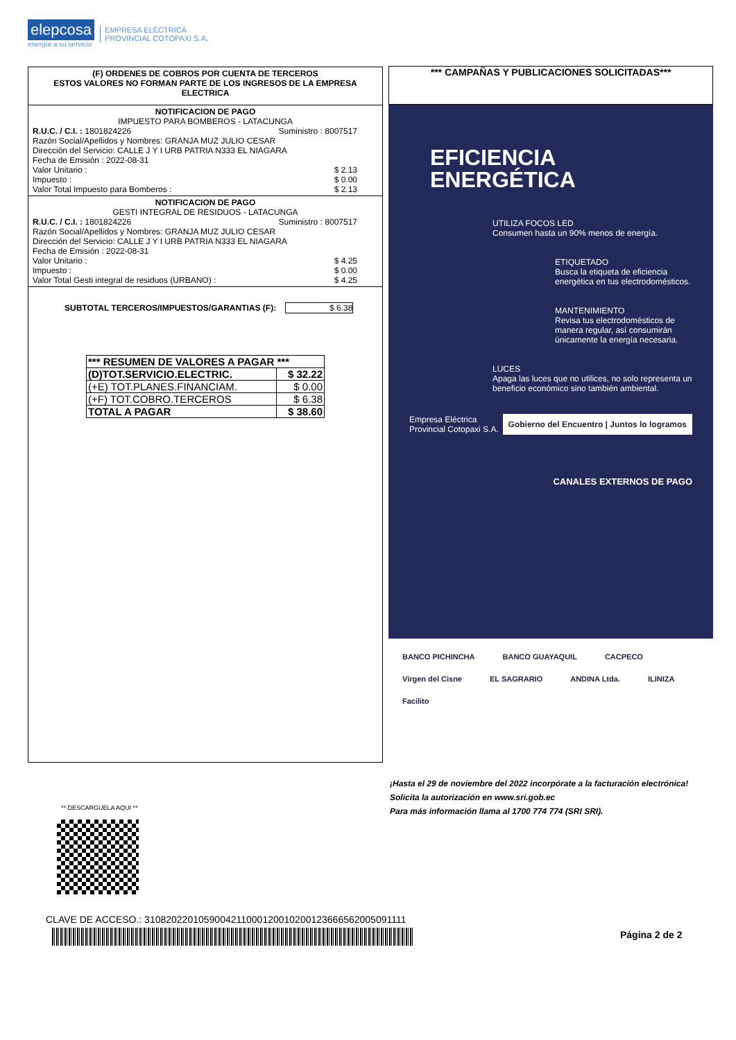elepcosa
energía a su servicio
EMPRESA ELÉCTRICA
PROVINCIAL COTOPAXI S.A.
(F) ORDENES DE COBROS POR CUENTA DE TERCEROS
ESTOS VALORES NO FORMAN PARTE DE LOS INGRESOS DE LA EMPRESA ELECTRICA
NOTIFICACION DE PAGO
IMPUESTO PARA BOMBEROS - LATACUNGA
R.U.C. / C.I. : 1801824226 Suministro : 8007517
Razón Social/Apellidos y Nombres: GRANJA MUZ JULIO CESAR
Dirección del Servicio: CALLE J Y I URB PATRIA N333 EL NIAGARA
Fecha de Emisión : 2022-08-31
Valor Unitario : $ 2.13
Impuesto : $ 0.00
Valor Total Impuesto para Bomberos : $ 2.13
NOTIFICACION DE PAGO
GESTI INTEGRAL DE RESIDUOS - LATACUNGA
R.U.C. / C.I. : 1801824226 Suministro : 8007517
Razón Social/Apellidos y Nombres: GRANJA MUZ JULIO CESAR
Dirección del Servicio: CALLE J Y I URB PATRIA N333 EL NIAGARA
Fecha de Emisión : 2022-08-31
Valor Unitario : $ 4.25
Impuesto : $ 0.00
Valor Total Gesti integral de residuos (URBANO) : $ 4.25
SUBTOTAL TERCEROS/IMPUESTOS/GARANTIAS (F): $ 6.38
| *** RESUMEN DE VALORES A PAGAR *** | |
| (D)TOT.SERVICIO.ELECTRIC. | $ 32.22 |
| (+E) TOT.PLANES.FINANCIAM. | $ 0.00 |
| (+F) TOT.COBRO.TERCEROS | $ 6.38 |
| TOTAL A PAGAR | $ 38.60 |
*** CAMPAÑAS Y PUBLICACIONES SOLICITADAS***
EFICIENCIA
ENERGÉTICA
UTILIZA FOCOS LED
Consumen hasta un 90% menos de energía.
ETIQUETADO
Busca la etiqueta de eficiencia energética en tus electrodomésticos.
MANTENIMIENTO
Revisa tus electrodomésticos de manera regular, así consumirán únicamente la energía necesaria.
LUCES
Apaga las luces que no utilices, no solo representa un beneficio económico sino también ambiental.
Empresa Eléctrica
Provincial Cotopaxi S.A. Gobierno del Encuentro | Juntos lo logramos
CANALES EXTERNOS DE PAGO
BANCO PICHINCHA BANCO GUAYAQUIL CACPECO Virgen del Cisne EL SAGRARIO ANDINA Ltda. ILINIZA Facilito
¡Hasta el 29 de noviembre del 2022 incorpórate a la facturación electrónica!
Solicita la autorización en www.sri.gob.ec
Para más información llama al 1700 774 774 (SRI SRI).
** DESCARGUELA AQUI **
CLAVE DE ACCESO.: 3108202201059004211000120010200123666562005091111
Página 2 de 2